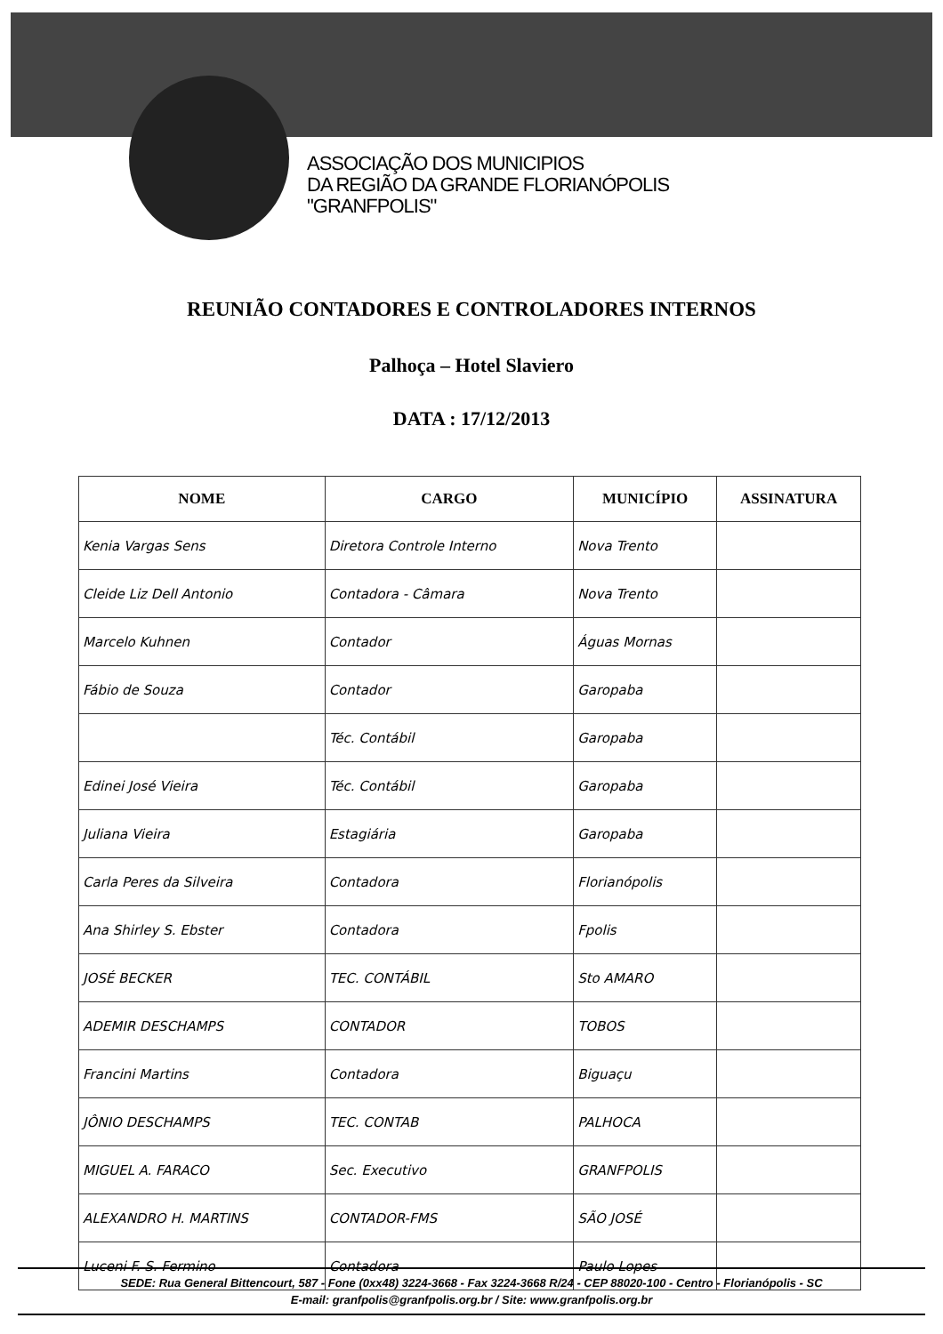ASSOCIAÇÃO DOS MUNICIPIOS
DA REGIÃO DA GRANDE FLORIANÓPOLIS
"GRANFPOLIS"
REUNIÃO CONTADORES E CONTROLADORES INTERNOS
Palhoça – Hotel Slaviero
DATA : 17/12/2013
| NOME | CARGO | MUNICÍPIO | ASSINATURA |
| --- | --- | --- | --- |
| Kenia Vargas Sens | Diretora Controle Interno | Nova Trento | |
| Cleide Liz Dell Antonio | Contadora - Câmara | Nova Trento | |
| Marcelo Kuhnen | Contador | Águas Mornas | |
| Fábio de Souza | Contador | Garopaba | |
| | Téc. Contábil | Garopaba | |
| Edinei José Vieira | Téc. Contábil | Garopaba | |
| Juliana Vieira | Estagiária | Garopaba | |
| Carla Peres da Silveira | Contadora | Florianópolis | |
| Ana Shirley S. Ebster | Contadora | Fpolis | |
| JOSÉ BECKER | TEC. CONTÁBIL | Sto AMARO | |
| ADEMIR DESCHAMPS | CONTADOR | TOBOS | |
| Francini Martins | Contadora | Biguaçu | |
| JÔNIO DESCHAMPS | TEC. CONTAB | PALHOCA | |
| MIGUEL A. FARACO | Sec. Executivo | GRANFPOLIS | |
| ALEXANDRO H. MARTINS | CONTADOR-FMS | SÃO JOSÉ | |
| Luceni F. S. Fermino | Contadora | Paulo Lopes | |
SEDE: Rua General Bittencourt, 587 - Fone (0xx48) 3224-3668 - Fax 3224-3668 R/24 - CEP 88020-100 - Centro - Florianópolis - SC
E-mail: granfpolis@granfpolis.org.br / Site: www.granfpolis.org.br